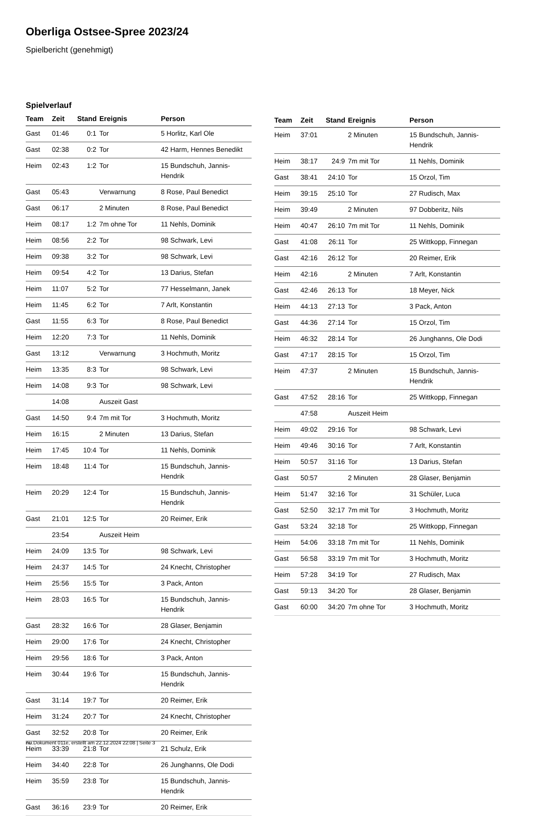Oberliga Ostsee-Spree 2023/24
Spielbericht (genehmigt)
Spielverlauf
| Team | Zeit | Stand | Ereignis | Person |
| --- | --- | --- | --- | --- |
| Gast | 01:46 | 0:1 | Tor | 5 Horlitz, Karl Ole |
| Gast | 02:38 | 0:2 | Tor | 42 Harm, Hennes Benedikt |
| Heim | 02:43 | 1:2 | Tor | 15 Bundschuh, Jannis-Hendrik |
| Gast | 05:43 | | Verwarnung | 8 Rose, Paul Benedict |
| Gast | 06:17 | | 2 Minuten | 8 Rose, Paul Benedict |
| Heim | 08:17 | 1:2 | 7m ohne Tor | 11 Nehls, Dominik |
| Heim | 08:56 | 2:2 | Tor | 98 Schwark, Levi |
| Heim | 09:38 | 3:2 | Tor | 98 Schwark, Levi |
| Heim | 09:54 | 4:2 | Tor | 13 Darius, Stefan |
| Heim | 11:07 | 5:2 | Tor | 77 Hesselmann, Janek |
| Heim | 11:45 | 6:2 | Tor | 7 Arlt, Konstantin |
| Gast | 11:55 | 6:3 | Tor | 8 Rose, Paul Benedict |
| Heim | 12:20 | 7:3 | Tor | 11 Nehls, Dominik |
| Gast | 13:12 | | Verwarnung | 3 Hochmuth, Moritz |
| Heim | 13:35 | 8:3 | Tor | 98 Schwark, Levi |
| Heim | 14:08 | 9:3 | Tor | 98 Schwark, Levi |
| | 14:08 | | Auszeit Gast | |
| Gast | 14:50 | 9:4 | 7m mit Tor | 3 Hochmuth, Moritz |
| Heim | 16:15 | | 2 Minuten | 13 Darius, Stefan |
| Heim | 17:45 | 10:4 | Tor | 11 Nehls, Dominik |
| Heim | 18:48 | 11:4 | Tor | 15 Bundschuh, Jannis-Hendrik |
| Heim | 20:29 | 12:4 | Tor | 15 Bundschuh, Jannis-Hendrik |
| Gast | 21:01 | 12:5 | Tor | 20 Reimer, Erik |
| | 23:54 | | Auszeit Heim | |
| Heim | 24:09 | 13:5 | Tor | 98 Schwark, Levi |
| Heim | 24:37 | 14:5 | Tor | 24 Knecht, Christopher |
| Heim | 25:56 | 15:5 | Tor | 3 Pack, Anton |
| Heim | 28:03 | 16:5 | Tor | 15 Bundschuh, Jannis-Hendrik |
| Gast | 28:32 | 16:6 | Tor | 28 Glaser, Benjamin |
| Heim | 29:00 | 17:6 | Tor | 24 Knecht, Christopher |
| Heim | 29:56 | 18:6 | Tor | 3 Pack, Anton |
| Heim | 30:44 | 19:6 | Tor | 15 Bundschuh, Jannis-Hendrik |
| Gast | 31:14 | 19:7 | Tor | 20 Reimer, Erik |
| Heim | 31:24 | 20:7 | Tor | 24 Knecht, Christopher |
| Gast | 32:52 | 20:8 | Tor | 20 Reimer, Erik |
| Heim | 33:39 | 21:8 | Tor | 21 Schulz, Erik |
| Heim | 34:40 | 22:8 | Tor | 26 Junghanns, Ole Dodi |
| Heim | 35:59 | 23:8 | Tor | 15 Bundschuh, Jannis-Hendrik |
| Gast | 36:16 | 23:9 | Tor | 20 Reimer, Erik |
| Team | Zeit | Stand | Ereignis | Person |
| --- | --- | --- | --- | --- |
| Heim | 37:01 | | 2 Minuten | 15 Bundschuh, Jannis-Hendrik |
| Heim | 38:17 | 24:9 | 7m mit Tor | 11 Nehls, Dominik |
| Gast | 38:41 | 24:10 | Tor | 15 Orzol, Tim |
| Heim | 39:15 | 25:10 | Tor | 27 Rudisch, Max |
| Heim | 39:49 | | 2 Minuten | 97 Dobberitz, Nils |
| Heim | 40:47 | 26:10 | 7m mit Tor | 11 Nehls, Dominik |
| Gast | 41:08 | 26:11 | Tor | 25 Wittkopp, Finnegan |
| Gast | 42:16 | 26:12 | Tor | 20 Reimer, Erik |
| Heim | 42:16 | | 2 Minuten | 7 Arlt, Konstantin |
| Gast | 42:46 | 26:13 | Tor | 18 Meyer, Nick |
| Heim | 44:13 | 27:13 | Tor | 3 Pack, Anton |
| Gast | 44:36 | 27:14 | Tor | 15 Orzol, Tim |
| Heim | 46:32 | 28:14 | Tor | 26 Junghanns, Ole Dodi |
| Gast | 47:17 | 28:15 | Tor | 15 Orzol, Tim |
| Heim | 47:37 | | 2 Minuten | 15 Bundschuh, Jannis-Hendrik |
| Gast | 47:52 | 28:16 | Tor | 25 Wittkopp, Finnegan |
| | 47:58 | | Auszeit Heim | |
| Heim | 49:02 | 29:16 | Tor | 98 Schwark, Levi |
| Heim | 49:46 | 30:16 | Tor | 7 Arlt, Konstantin |
| Heim | 50:57 | 31:16 | Tor | 13 Darius, Stefan |
| Gast | 50:57 | | 2 Minuten | 28 Glaser, Benjamin |
| Heim | 51:47 | 32:16 | Tor | 31 Schüler, Luca |
| Gast | 52:50 | 32:17 | 7m mit Tor | 3 Hochmuth, Moritz |
| Gast | 53:24 | 32:18 | Tor | 25 Wittkopp, Finnegan |
| Heim | 54:06 | 33:18 | 7m mit Tor | 11 Nehls, Dominik |
| Gast | 56:58 | 33:19 | 7m mit Tor | 3 Hochmuth, Moritz |
| Heim | 57:28 | 34:19 | Tor | 27 Rudisch, Max |
| Gast | 59:13 | 34:20 | Tor | 28 Glaser, Benjamin |
| Gast | 60:00 | 34:20 | 7m ohne Tor | 3 Hochmuth, Moritz |
nu.Dokument 011e, erstellt am 22.12.2024 22:08 | Seite 3